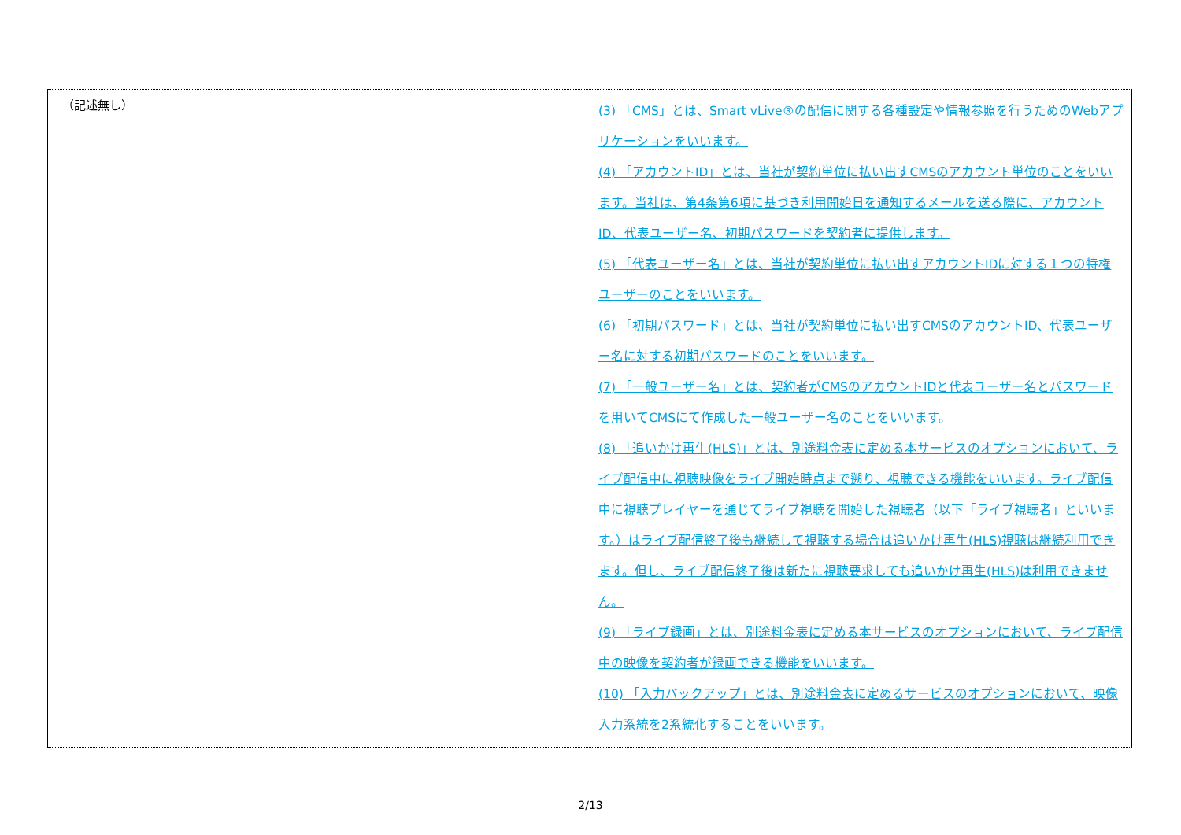| （記述無し） | (3) 「CMS」とは、Smart vLive®の配信に関する各種設定や情報参照を行うためのWebアプリケーションをいいます。 (4) 「アカウントID」とは、当社が契約単位に払い出すCMSのアカウント単位のことをいいます。当社は、第4条第6項に基づき利用開始日を通知するメールを送る際に、アカウントID、代表ユーザー名、初期パスワードを契約者に提供します。 (5) 「代表ユーザー名」とは、当社が契約単位に払い出すアカウントIDに対する１つの特権ユーザーのことをいいます。 (6) 「初期パスワード」とは、当社が契約単位に払い出すCMSのアカウントID、代表ユーザー名に対する初期パスワードのことをいいます。 (7) 「一般ユーザー名」とは、契約者がCMSのアカウントIDと代表ユーザー名とパスワードを用いてCMSにて作成した一般ユーザー名のことをいいます。 (8) 「追いかけ再生(HLS)」とは、別途料金表に定める本サービスのオプションにおいて、ライブ配信中に視聴映像をライブ開始時点まで遡り、視聴できる機能をいいます。ライブ配信中に視聴プレイヤーを通じてライブ視聴を開始した視聴者（以下「ライブ視聴者」といいます。）はライブ配信終了後も継続して視聴する場合は追いかけ再生(HLS)視聴は継続利用できます。但し、ライブ配信終了後は新たに視聴要求しても追いかけ再生(HLS)は利用できません。 (9) 「ライブ録画」とは、別途料金表に定める本サービスのオプションにおいて、ライブ配信中の映像を契約者が録画できる機能をいいます。 (10) 「入力バックアップ」とは、別途料金表に定めるサービスのオプションにおいて、映像入力系統を2系統化することをいいます。 |
2/13